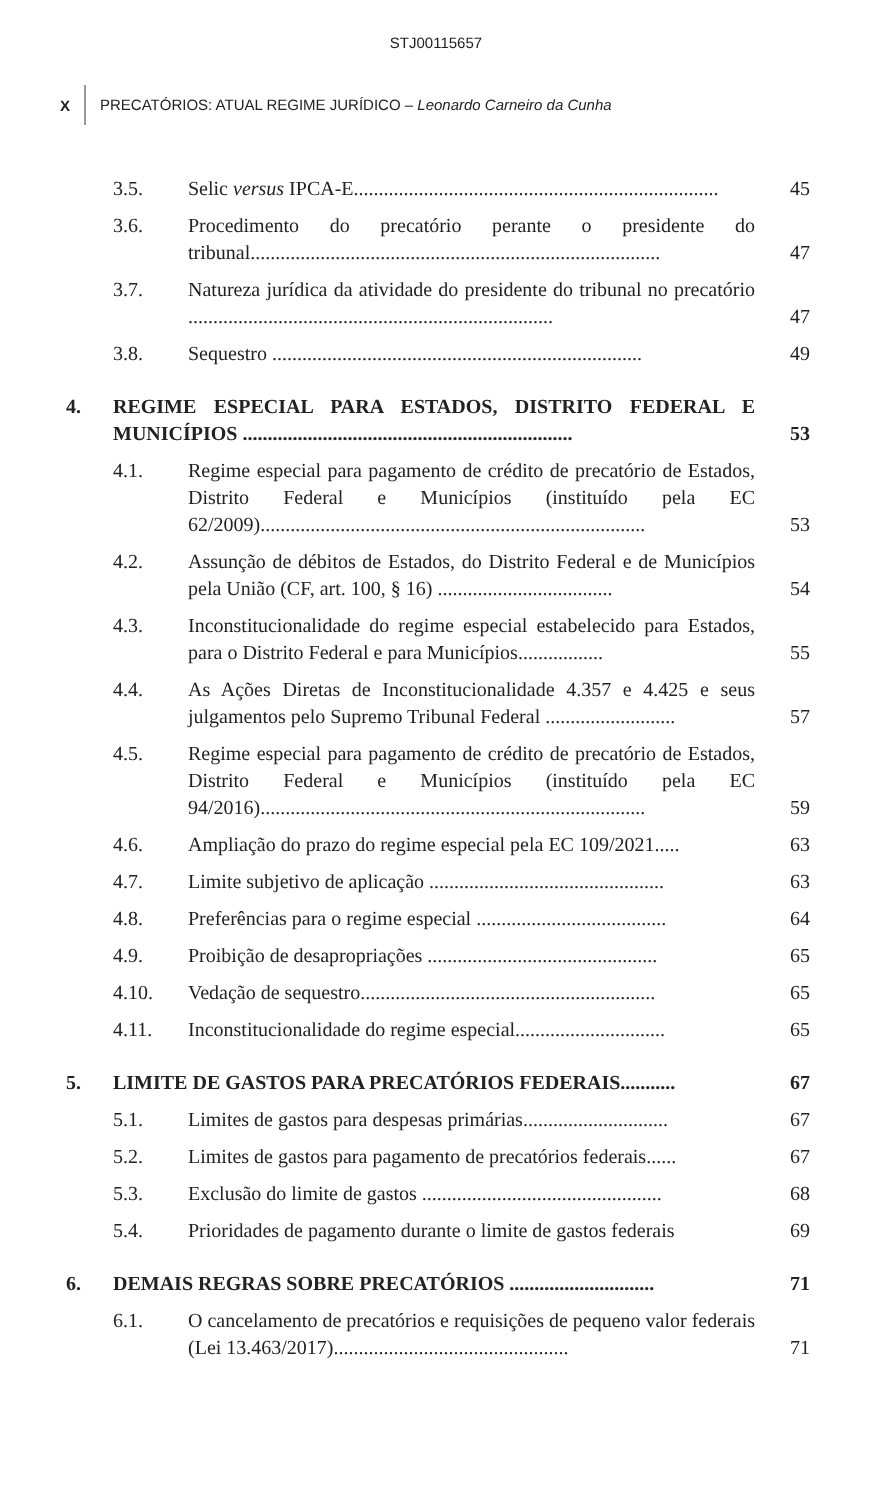STJ00115657
X PRECATÓRIOS: ATUAL REGIME JURÍDICO – Leonardo Carneiro da Cunha
3.5.
Selic versus IPCA-E.........................................................................
45
3.6.
Procedimento do precatório perante o presidente do tribunal..................................................................................
47
3.7.
Natureza jurídica da atividade do presidente do tribunal no precatório .........................................................................
47
3.8.
Sequestro ..........................................................................
49
4.
REGIME ESPECIAL PARA ESTADOS, DISTRITO FEDERAL E MUNICÍPIOS ..................................................................
53
4.1.
Regime especial para pagamento de crédito de precatório de Estados, Distrito Federal e Municípios (instituído pela EC 62/2009).............................................................................
53
4.2.
Assunção de débitos de Estados, do Distrito Federal e de Municípios pela União (CF, art. 100, § 16) ...................................
54
4.3.
Inconstitucionalidade do regime especial estabelecido para Estados, para o Distrito Federal e para Municípios.................
55
4.4.
As Ações Diretas de Inconstitucionalidade 4.357 e 4.425 e seus julgamentos pelo Supremo Tribunal Federal ..........................
57
4.5.
Regime especial para pagamento de crédito de precatório de Estados, Distrito Federal e Municípios (instituído pela EC 94/2016).............................................................................
59
4.6.
Ampliação do prazo do regime especial pela EC 109/2021.....
63
4.7.
Limite subjetivo de aplicação ...............................................
63
4.8.
Preferências para o regime especial ......................................
64
4.9.
Proibição de desapropriações ..............................................
65
4.10.
Vedação de sequestro...........................................................
65
4.11.
Inconstitucionalidade do regime especial..............................
65
5.
LIMITE DE GASTOS PARA PRECATÓRIOS FEDERAIS...........
67
5.1.
Limites de gastos para despesas primárias.............................
67
5.2.
Limites de gastos para pagamento de precatórios federais......
67
5.3.
Exclusão do limite de gastos ................................................
68
5.4.
Prioridades de pagamento durante o limite de gastos federais
69
6.
DEMAIS REGRAS SOBRE PRECATÓRIOS .............................
71
6.1.
O cancelamento de precatórios e requisições de pequeno valor federais (Lei 13.463/2017)...............................................
71